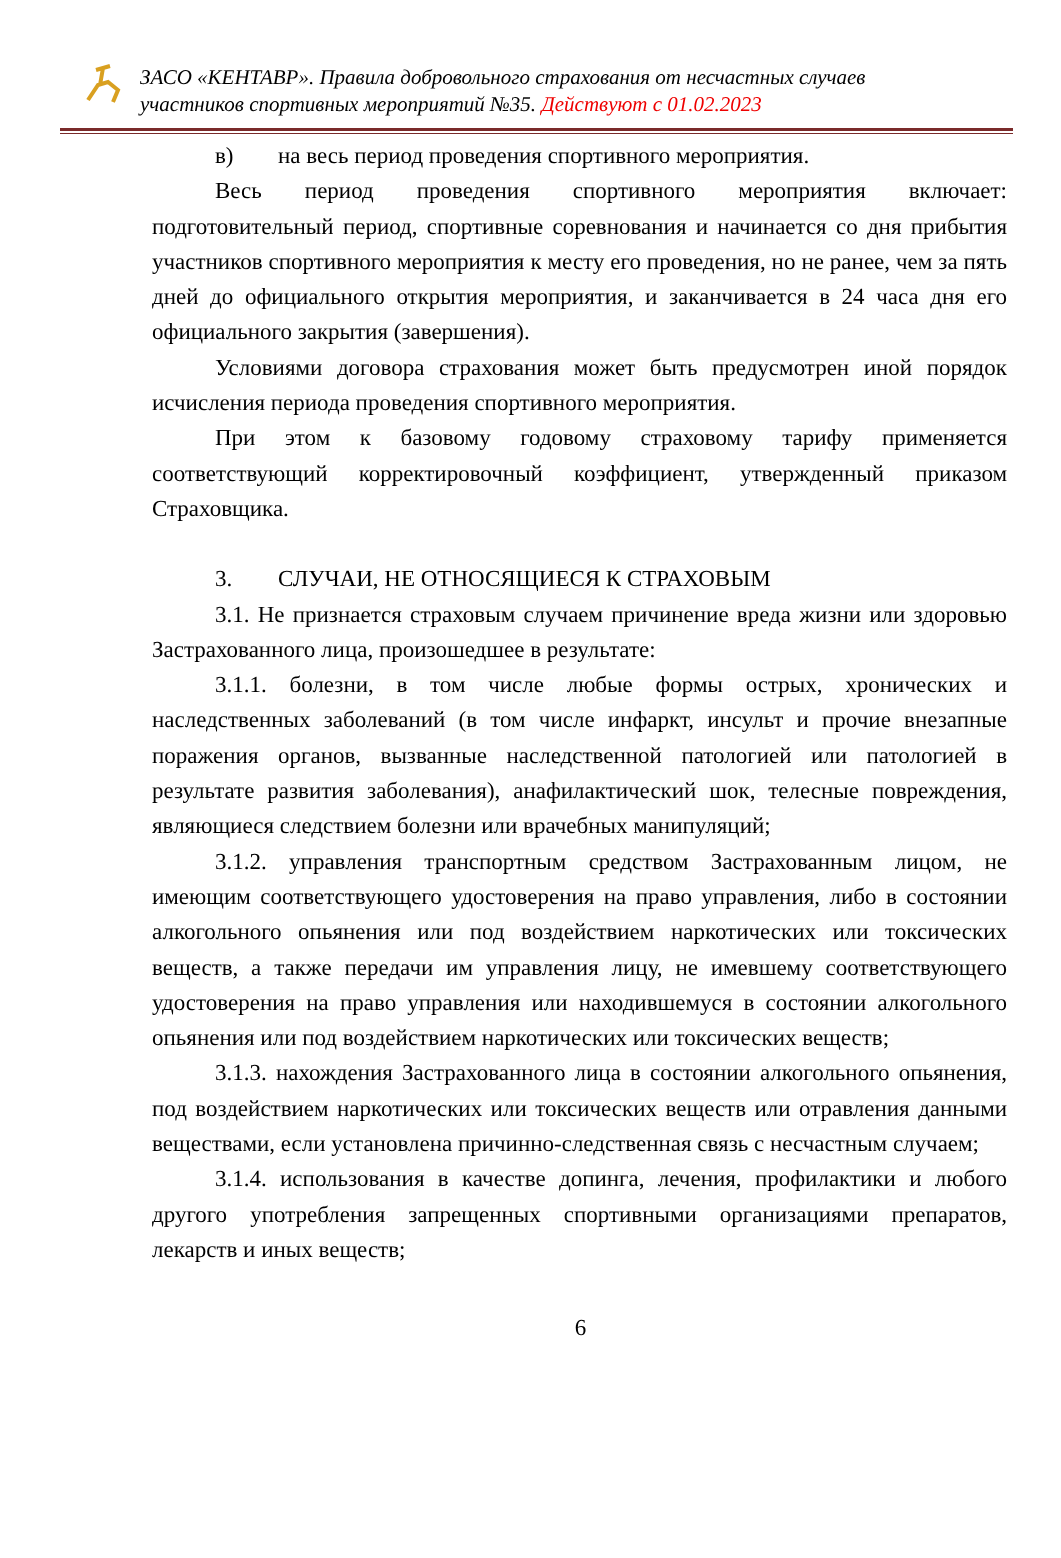ЗАСО «КЕНТАВР». Правила добровольного страхования от несчастных случаев
участников спортивных мероприятий №35. Действуют с 01.02.2023
в) на весь период проведения спортивного мероприятия.
Весь период проведения спортивного мероприятия включает: подготовительный период, спортивные соревнования и начинается со дня прибытия участников спортивного мероприятия к месту его проведения, но не ранее, чем за пять дней до официального открытия мероприятия, и заканчивается в 24 часа дня его официального закрытия (завершения).
Условиями договора страхования может быть предусмотрен иной порядок исчисления периода проведения спортивного мероприятия.
При этом к базовому годовому страховому тарифу применяется соответствующий корректировочный коэффициент, утвержденный приказом Страховщика.
3. СЛУЧАИ, НЕ ОТНОСЯЩИЕСЯ К СТРАХОВЫМ
3.1. Не признается страховым случаем причинение вреда жизни или здоровью Застрахованного лица, произошедшее в результате:
3.1.1. болезни, в том числе любые формы острых, хронических и наследственных заболеваний (в том числе инфаркт, инсульт и прочие внезапные поражения органов, вызванные наследственной патологией или патологией в результате развития заболевания), анафилактический шок, телесные повреждения, являющиеся следствием болезни или врачебных манипуляций;
3.1.2. управления транспортным средством Застрахованным лицом, не имеющим соответствующего удостоверения на право управления, либо в состоянии алкогольного опьянения или под воздействием наркотических или токсических веществ, а также передачи им управления лицу, не имевшему соответствующего удостоверения на право управления или находившемуся в состоянии алкогольного опьянения или под воздействием наркотических или токсических веществ;
3.1.3. нахождения Застрахованного лица в состоянии алкогольного опьянения, под воздействием наркотических или токсических веществ или отравления данными веществами, если установлена причинно-следственная связь с несчастным случаем;
3.1.4. использования в качестве допинга, лечения, профилактики и любого другого употребления запрещенных спортивными организациями препаратов, лекарств и иных веществ;
6